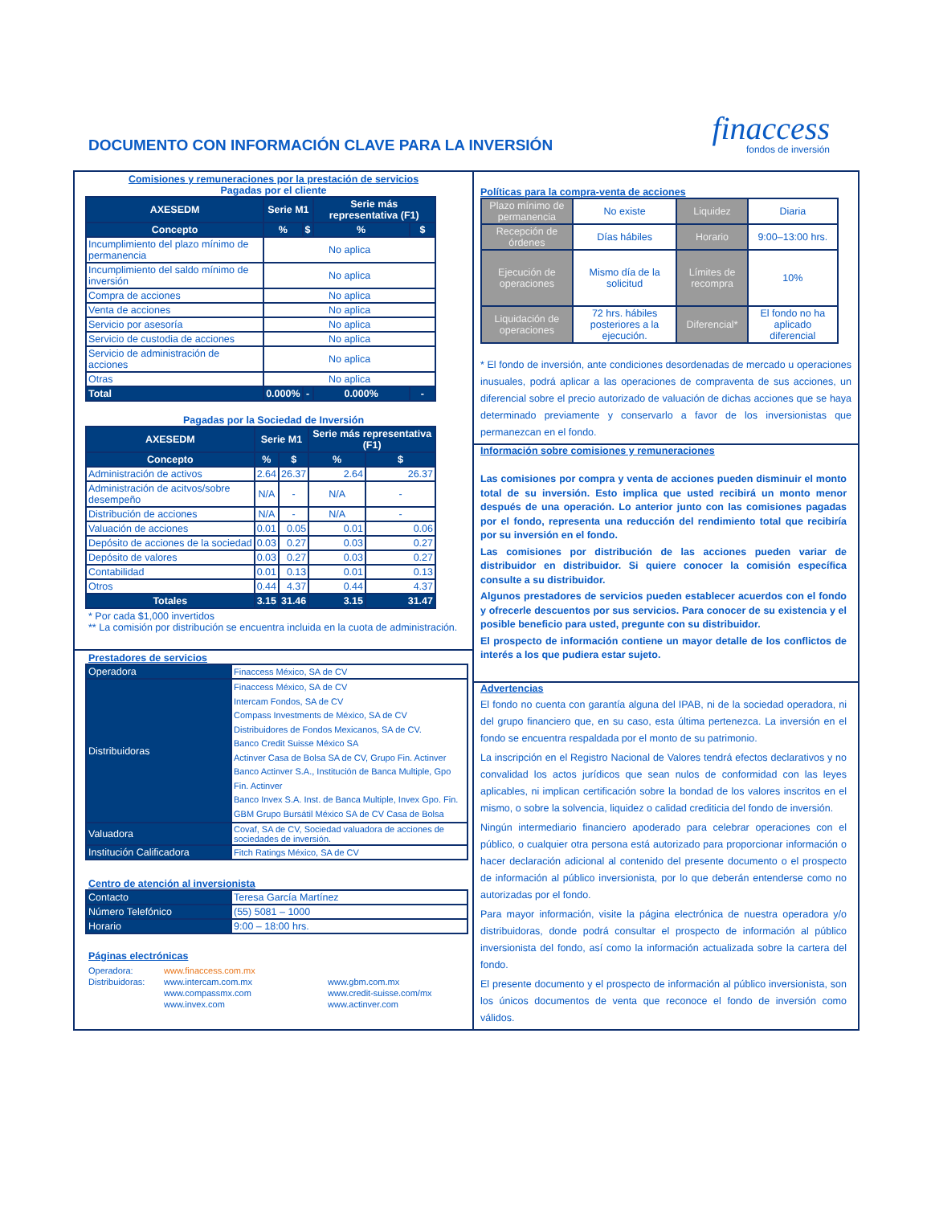DOCUMENTO CON INFORMACIÓN CLAVE PARA LA INVERSIÓN
finaccess
fondos de inversión
Comisiones y remuneraciones por la prestación de servicios
Pagadas por el cliente
| AXESEDM | Serie M1 | | Serie más representativa (F1) | |
| --- | --- | --- | --- | --- |
| Concepto | % | $ | % | $ |
| Incumplimiento del plazo mínimo de permanencia | No aplica | | | |
| Incumplimiento del saldo mínimo de inversión | No aplica | | | |
| Compra de acciones | No aplica | | | |
| Venta de acciones | No aplica | | | |
| Servicio por asesoría | No aplica | | | |
| Servicio de custodia de acciones | No aplica | | | |
| Servicio de administración de acciones | No aplica | | | |
| Otras | No aplica | | | |
| Total | 0.000% | - | 0.000% | - |
Pagadas por la Sociedad de Inversión
| AXESEDM | Serie M1 | | Serie más representativa (F1) | |
| --- | --- | --- | --- | --- |
| Concepto | % | $ | % | $ |
| Administración de activos | 2.64 | 26.37 | 2.64 | 26.37 |
| Administración de acitvos/sobre desempeño | N/A | - | N/A | - |
| Distribución de acciones | N/A | - | N/A | - |
| Valuación de acciones | 0.01 | 0.05 | 0.01 | 0.06 |
| Depósito de acciones de la sociedad | 0.03 | 0.27 | 0.03 | 0.27 |
| Depósito de valores | 0.03 | 0.27 | 0.03 | 0.27 |
| Contabilidad | 0.01 | 0.13 | 0.01 | 0.13 |
| Otros | 0.44 | 4.37 | 0.44 | 4.37 |
| Totales | 3.15 | 31.46 | 3.15 | 31.47 |
* Por cada $1,000 invertidos
** La comisión por distribución se encuentra incluida en la cuota de administración.
Prestadores de servicios
| Operadora | Finaccess México, SA de CV |
| Distribuidoras | Finaccess México, SA de CV Intercam Fondos, SA de CV Compass Investments de México, SA de CV Distribuidores de Fondos Mexicanos, SA de CV. Banco Credit Suisse México SA Actinver Casa de Bolsa SA de CV, Grupo Fin. Actinver Banco Actinver S.A., Institución de Banca Multiple, Gpo Fin. Actinver Banco Invex S.A. Inst. de Banca Multiple, Invex Gpo. Fin. GBM Grupo Bursátil México SA de CV Casa de Bolsa |
| Valuadora | Covaf, SA de CV, Sociedad valuadora de acciones de sociedades de inversión. |
| Institución Calificadora | Fitch Ratings México, SA de CV |
Centro de atención al inversionista
| Contacto | Teresa García Martínez |
| Número Telefónico | (55) 5081 – 1000 |
| Horario | 9:00 – 18:00 hrs. |
Páginas electrónicas
| Operadora: | www.finaccess.com.mx | |
| Distribuidoras: | www.intercam.com.mx | www.gbm.com.mx |
| | www.compassmx.com | www.credit-suisse.com/mx |
| | www.invex.com | www.actinver.com |
Políticas para la compra-venta de acciones
| Plazo mínimo de permanencia | No existe | Liquidez | Diaria |
| Recepción de órdenes | Días hábiles | Horario | 9:00–13:00 hrs. |
| Ejecución de operaciones | Mismo día de la solicitud | Límites de recompra | 10% |
| Liquidación de operaciones | 72 hrs. hábiles posteriores a la ejecución. | Diferencial* | El fondo no ha aplicado diferencial |
* El fondo de inversión, ante condiciones desordenadas de mercado u operaciones inusuales, podrá aplicar a las operaciones de compraventa de sus acciones, un diferencial sobre el precio autorizado de valuación de dichas acciones que se haya determinado previamente y conservarlo a favor de los inversionistas que permanezcan en el fondo.
Información sobre comisiones y remuneraciones
Las comisiones por compra y venta de acciones pueden disminuir el monto total de su inversión. Esto implica que usted recibirá un monto menor después de una operación. Lo anterior junto con las comisiones pagadas por el fondo, representa una reducción del rendimiento total que recibiría por su inversión en el fondo.
Las comisiones por distribución de las acciones pueden variar de distribuidor en distribuidor. Si quiere conocer la comisión específica consulte a su distribuidor.
Algunos prestadores de servicios pueden establecer acuerdos con el fondo y ofrecerle descuentos por sus servicios. Para conocer de su existencia y el posible beneficio para usted, pregunte con su distribuidor.
El prospecto de información contiene un mayor detalle de los conflictos de interés a los que pudiera estar sujeto.
Advertencias
El fondo no cuenta con garantía alguna del IPAB, ni de la sociedad operadora, ni del grupo financiero que, en su caso, esta última pertenezca. La inversión en el fondo se encuentra respaldada por el monto de su patrimonio.
La inscripción en el Registro Nacional de Valores tendrá efectos declarativos y no convalidad los actos jurídicos que sean nulos de conformidad con las leyes aplicables, ni implican certificación sobre la bondad de los valores inscritos en el mismo, o sobre la solvencia, liquidez o calidad crediticia del fondo de inversión.
Ningún intermediario financiero apoderado para celebrar operaciones con el público, o cualquier otra persona está autorizado para proporcionar información o hacer declaración adicional al contenido del presente documento o el prospecto de información al público inversionista, por lo que deberán entenderse como no autorizadas por el fondo.
Para mayor información, visite la página electrónica de nuestra operadora y/o distribuidoras, donde podrá consultar el prospecto de información al público inversionista del fondo, así como la información actualizada sobre la cartera del fondo.
El presente documento y el prospecto de información al público inversionista, son los únicos documentos de venta que reconoce el fondo de inversión como válidos.